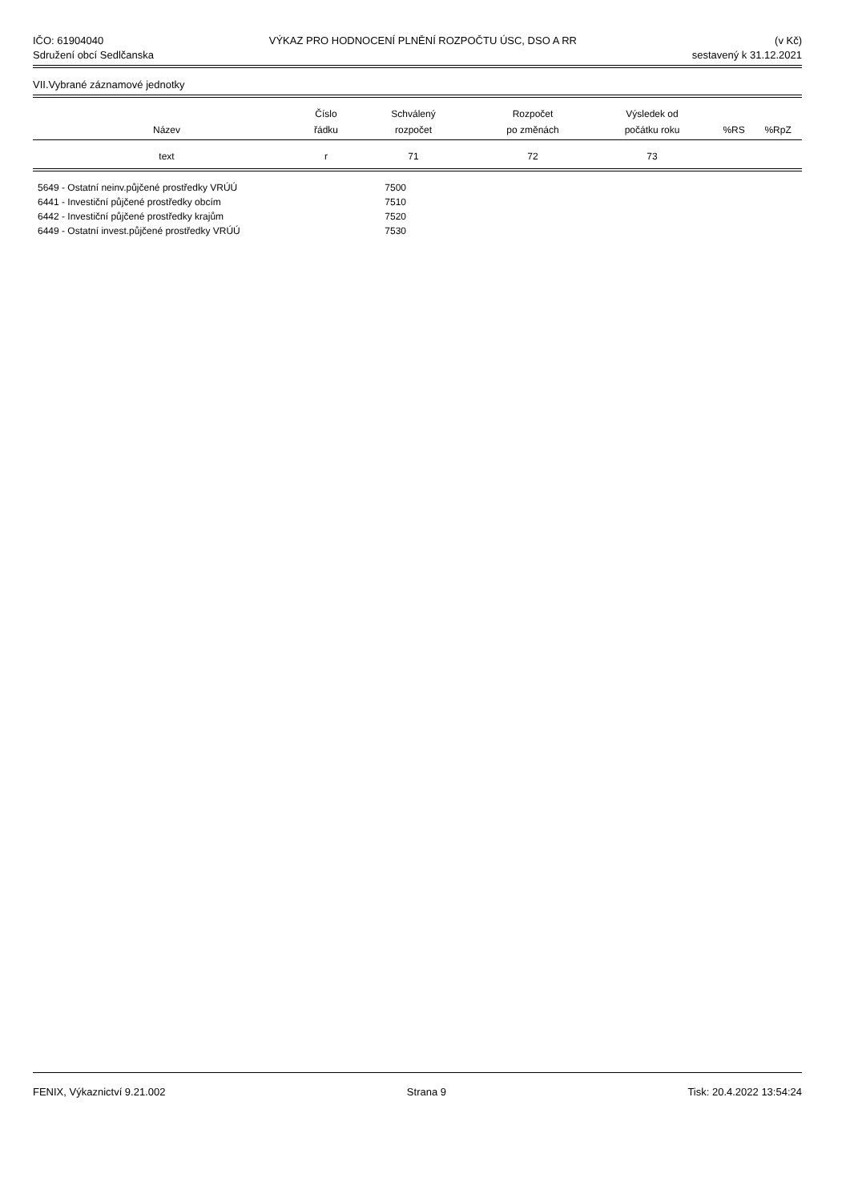IČO: 61904040
Sdružení obcí Sedlčanska
VÝKAZ PRO HODNOCENÍ PLNĚNÍ ROZPOČTU ÚSC, DSO A RR
(v Kč)
sestavený k 31.12.2021
VII.Vybrané záznamové jednotky
| Název | Číslo řádku | Schválený rozpočet | Rozpočet po změnách | Výsledek od počátku roku | %RS | %RpZ |
| --- | --- | --- | --- | --- | --- | --- |
| text | r | 71 | 72 | 73 | | |
5649 - Ostatní neinv.půjčené prostředky VRÚÚ 7500
6441 - Investiční půjčené prostředky obcím 7510
6442 - Investiční půjčené prostředky krajům 7520
6449 - Ostatní invest.půjčené prostředky VRÚÚ 7530
FENIX, Výkaznictví 9.21.002 Strana 9 Tisk: 20.4.2022 13:54:24